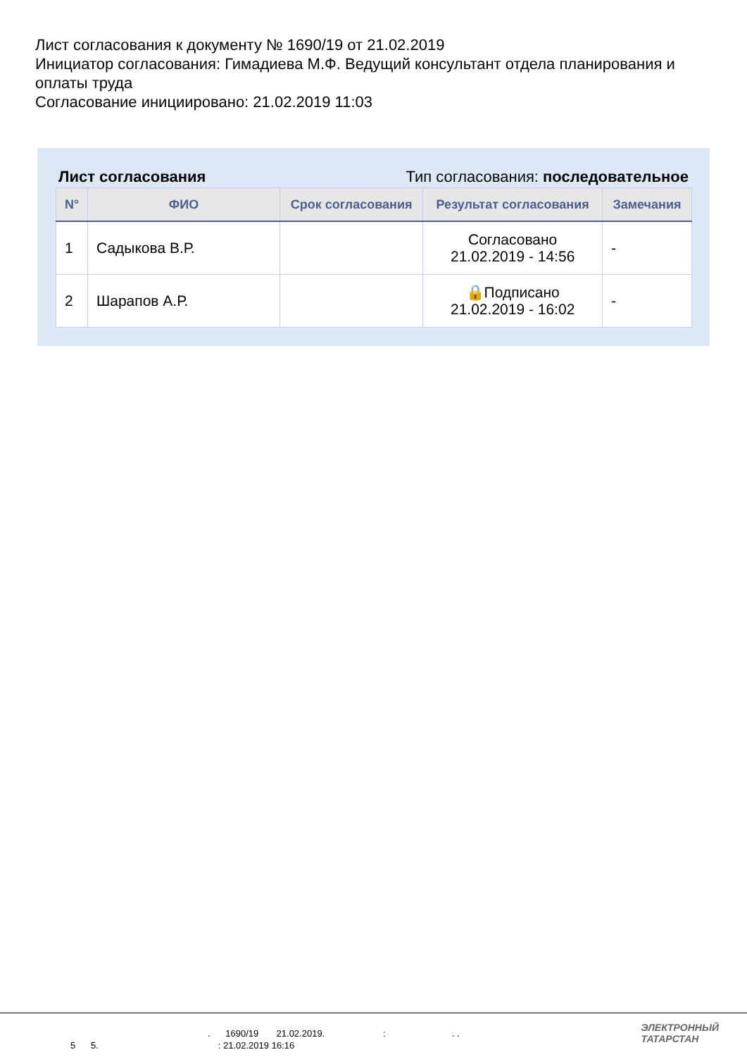Лист согласования к документу № 1690/19 от 21.02.2019
Инициатор согласования: Гимадиева М.Ф. Ведущий консультант отдела планирования и оплаты труда
Согласование инициировано: 21.02.2019 11:03
Лист согласования Тип согласования: последовательное
| N° | ФИО | Срок согласования | Результат согласования | Замечания |
| --- | --- | --- | --- | --- |
| 1 | Садыкова В.Р. | | Согласовано 21.02.2019 - 14:56 | - |
| 2 | Шарапов А.Р. | | 🔒Подписано 21.02.2019 - 16:02 | - |
. 1690/19 21.02.2019. : . .
5 5.: 21.02.2019 16:16
ЭЛЕКТРОННЫЙ
ТАТАРСТАН